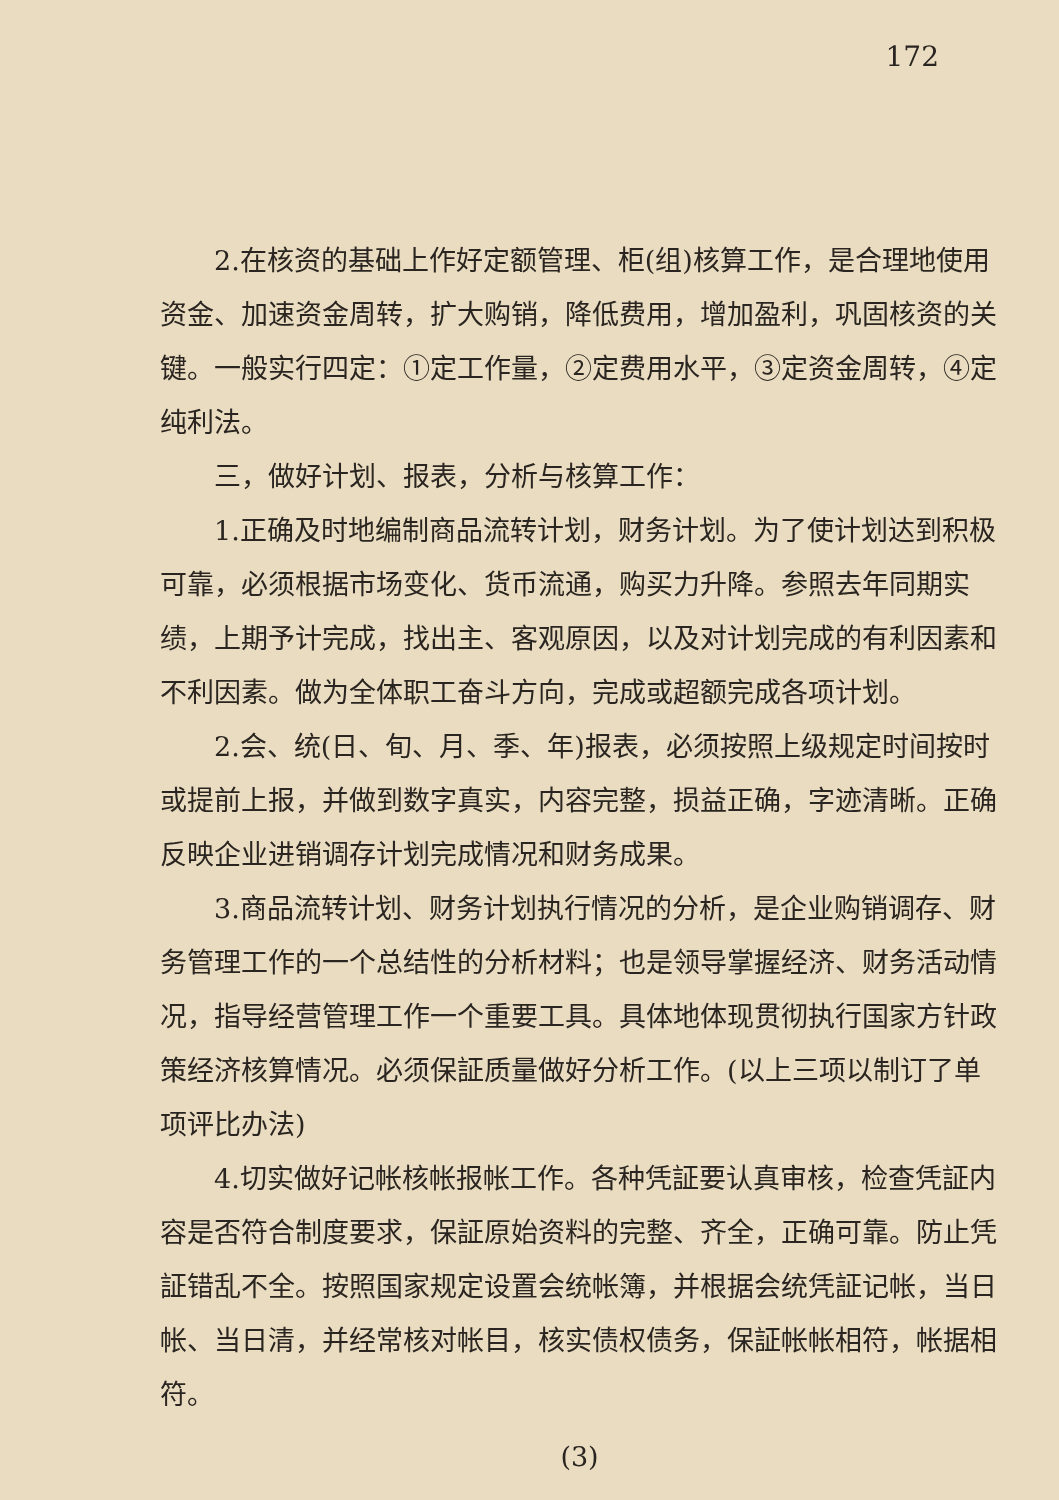172
2.在核资的基础上作好定额管理、柜(组)核算工作，是合理地使用资金、加速资金周转，扩大购销，降低费用，增加盈利，巩固核资的关键。一般实行四定：①定工作量，②定费用水平，③定资金周转，④定纯利法。
三，做好计划、报表，分析与核算工作：
1.正确及时地编制商品流转计划，财务计划。为了使计划达到积极可靠，必须根据市场变化、货币流通，购买力升降。参照去年同期实绩，上期予计完成，找出主、客观原因，以及对计划完成的有利因素和不利因素。做为全体职工奋斗方向，完成或超额完成各项计划。
2.会、统(日、旬、月、季、年)报表，必须按照上级规定时间按时或提前上报，并做到数字真实，内容完整，损益正确，字迹清晰。正确反映企业进销调存计划完成情况和财务成果。
3.商品流转计划、财务计划执行情况的分析，是企业购销调存、财务管理工作的一个总结性的分析材料；也是领导掌握经济、财务活动情况，指导经营管理工作一个重要工具。具体地体现贯彻执行国家方针政策经济核算情况。必须保証质量做好分析工作。(以上三项以制订了单项评比办法)
4.切实做好记帐核帐报帐工作。各种凭証要认真审核，检查凭証内容是否符合制度要求，保証原始资料的完整、齐全，正确可靠。防止凭証错乱不全。按照国家规定设置会统帐簿，并根据会统凭証记帐，当日帐、当日清，并经常核对帐目，核实债权债务，保証帐帐相符，帐据相符。
(3)